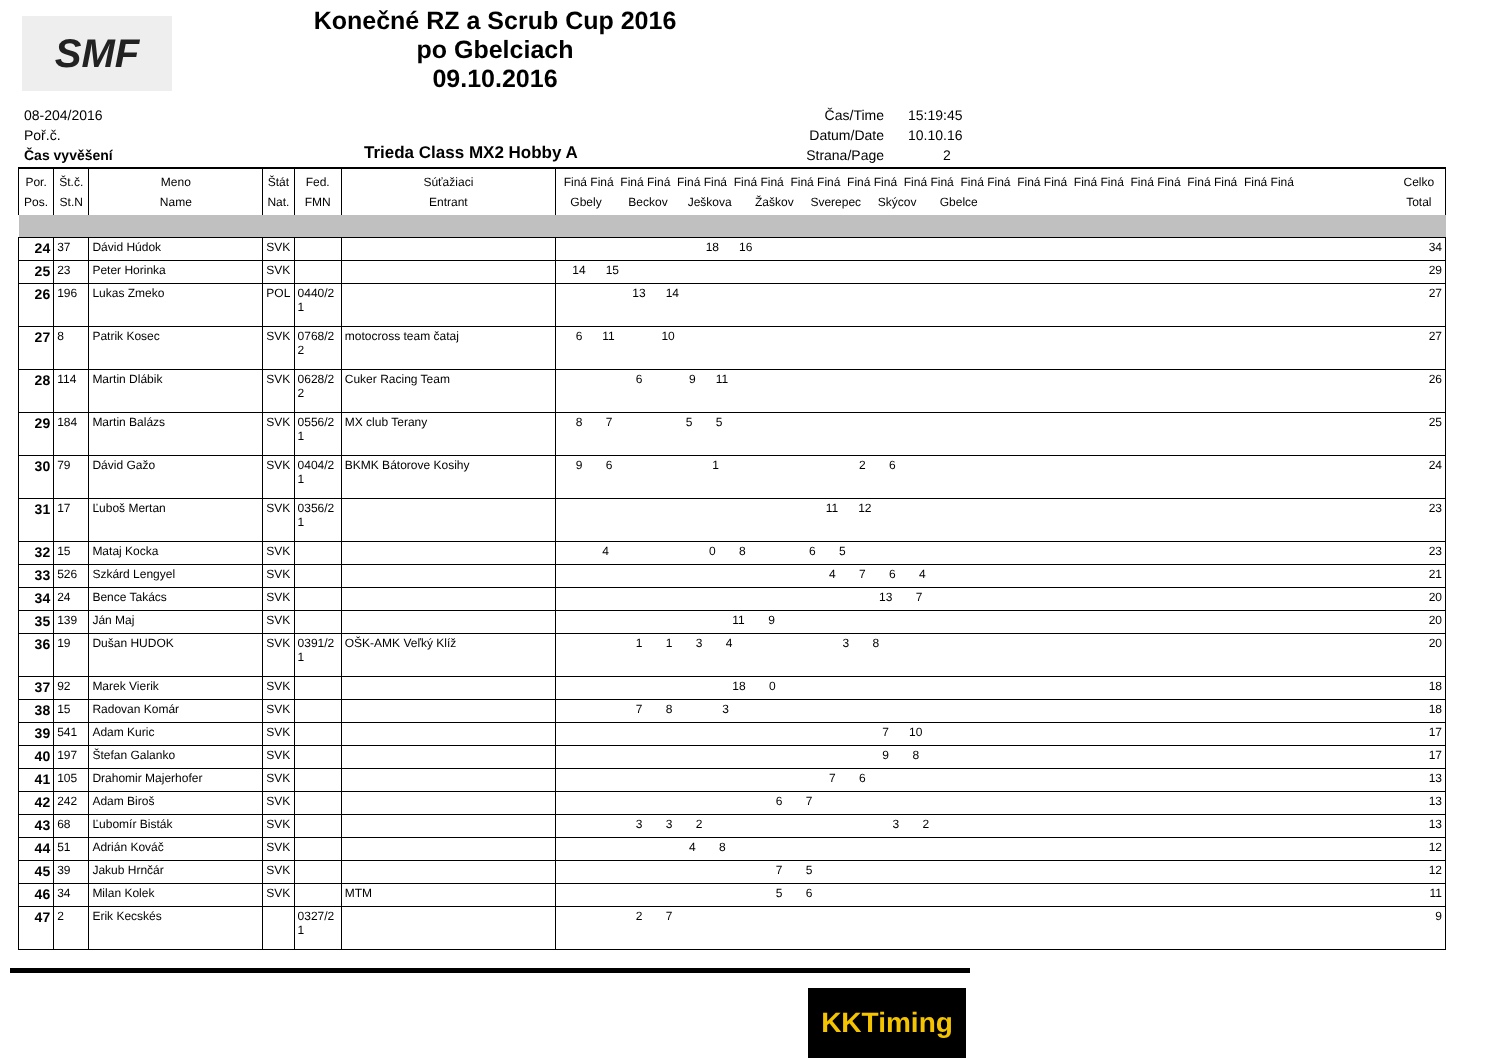SMF
Konečné RZ a Scrub Cup 2016
po Gbelciach
09.10.2016
08-204/2016
Poř.č.
Čas vyvěšení
Trieda Class MX2 Hobby A
Čas/Time 15:19:45
Datum/Date 10.10.16
Strana/Page 2
| Por. Pos. | Št.č. St.N | Meno Name | Štát Nat. | Fed. FMN | Súťažiaci Entrant | Finá Finá Finá Finá Finá Finá Finá Finá Finá Finá Finá Finá Finá Finá Finá Finá Finá Finá Finá Finá Finá Finá Finá Finá Finá Finá Gbely Beckov Ješkova Žaškov Sverepec Skýcov Gbelce | Celko Total |
| --- | --- | --- | --- | --- | --- | --- | --- |
| 24 | 37 | Dávid Húdok | SVK | | | 18 16 | 34 |
| 25 | 23 | Peter Horinka | SVK | | | 14 15 | 29 |
| 26 | 196 | Lukas Zmeko | POL | 0440/2 1 | | 13 14 | 27 |
| 27 | 8 | Patrik Kosec | SVK | 0768/2 2 | motocross team čataj | 6 11 10 | 27 |
| 28 | 114 | Martin Dlábik | SVK | 0628/2 2 | Cuker Racing Team | 6 9 11 | 26 |
| 29 | 184 | Martin Balázs | SVK | 0556/2 1 | MX club Terany | 8 7 5 5 | 25 |
| 30 | 79 | Dávid Gažo | SVK | 0404/2 1 | BKMK Bátorove Kosihy | 9 6 1 2 6 | 24 |
| 31 | 17 | Ľuboš Mertan | SVK | 0356/2 1 | | 11 12 | 23 |
| 32 | 15 | Mataj Kocka | SVK | | | 4 0 8 6 5 | 23 |
| 33 | 526 | Szkárd Lengyel | SVK | | | 4 7 6 4 | 21 |
| 34 | 24 | Bence Takács | SVK | | | 13 7 | 20 |
| 35 | 139 | Ján Maj | SVK | | | 11 9 | 20 |
| 36 | 19 | Dušan HUDOK | SVK | 0391/2 1 | OŠK-AMK Veľký Klíž | 1 1 3 4 3 8 | 20 |
| 37 | 92 | Marek Vierik | SVK | | | 18 0 | 18 |
| 38 | 15 | Radovan Komár | SVK | | | 7 8 3 | 18 |
| 39 | 541 | Adam Kuric | SVK | | | 7 10 | 17 |
| 40 | 197 | Štefan Galanko | SVK | | | 9 8 | 17 |
| 41 | 105 | Drahomir Majerhofer | SVK | | | 7 6 | 13 |
| 42 | 242 | Adam Biroš | SVK | | | 6 7 | 13 |
| 43 | 68 | Ľubomír Bisták | SVK | | | 3 3 2 3 2 | 13 |
| 44 | 51 | Adrián Kováč | SVK | | | 4 8 | 12 |
| 45 | 39 | Jakub Hrnčár | SVK | | | 7 5 | 12 |
| 46 | 34 | Milan Kolek | SVK | | MTM | 5 6 | 11 |
| 47 | 2 | Erik Kecskés | | 0327/2 1 | | 2 7 | 9 |
KKTiming